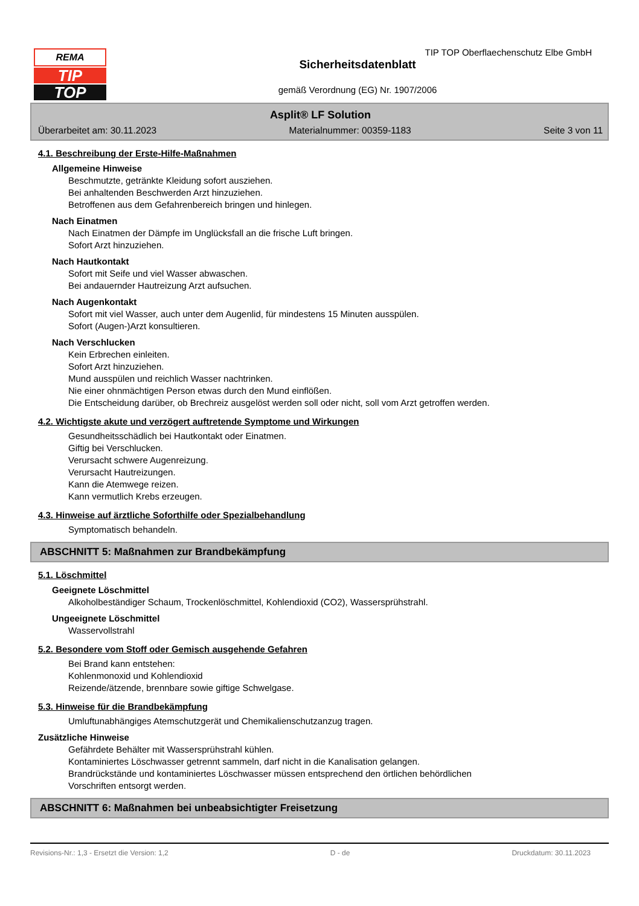REMA
TIP
TOP
Sicherheitsdatenblatt
gemäß Verordnung (EG) Nr. 1907/2006
TIP TOP Oberflaechenschutz Elbe GmbH
Asplit® LF Solution
Überarbeitet am: 30.11.2023 Materialnummer: 00359-1183 Seite 3 von 11
4.1. Beschreibung der Erste-Hilfe-Maßnahmen
Allgemeine Hinweise
Beschmutzte, getränkte Kleidung sofort ausziehen.
Bei anhaltenden Beschwerden Arzt hinzuziehen.
Betroffenen aus dem Gefahrenbereich bringen und hinlegen.
Nach Einatmen
Nach Einatmen der Dämpfe im Unglücksfall an die frische Luft bringen.
Sofort Arzt hinzuziehen.
Nach Hautkontakt
Sofort mit Seife und viel Wasser abwaschen.
Bei andauernder Hautreizung Arzt aufsuchen.
Nach Augenkontakt
Sofort mit viel Wasser, auch unter dem Augenlid, für mindestens 15 Minuten ausspülen.
Sofort (Augen-)Arzt konsultieren.
Nach Verschlucken
Kein Erbrechen einleiten.
Sofort Arzt hinzuziehen.
Mund ausspülen und reichlich Wasser nachtrinken.
Nie einer ohnmächtigen Person etwas durch den Mund einflößen.
Die Entscheidung darüber, ob Brechreiz ausgelöst werden soll oder nicht, soll vom Arzt getroffen werden.
4.2. Wichtigste akute und verzögert auftretende Symptome und Wirkungen
Gesundheitsschädlich bei Hautkontakt oder Einatmen.
Giftig bei Verschlucken.
Verursacht schwere Augenreizung.
Verursacht Hautreizungen.
Kann die Atemwege reizen.
Kann vermutlich Krebs erzeugen.
4.3. Hinweise auf ärztliche Soforthilfe oder Spezialbehandlung
Symptomatisch behandeln.
ABSCHNITT 5: Maßnahmen zur Brandbekämpfung
5.1. Löschmittel
Geeignete Löschmittel
Alkoholbeständiger Schaum, Trockenlöschmittel, Kohlendioxid (CO2), Wassersprühstrahl.
Ungeeignete Löschmittel
Wasservollstrahl
5.2. Besondere vom Stoff oder Gemisch ausgehende Gefahren
Bei Brand kann entstehen:
Kohlenmonoxid und Kohlendioxid
Reizende/ätzende, brennbare sowie giftige Schwelgase.
5.3. Hinweise für die Brandbekämpfung
Umluftunabhängiges Atemschutzgerät und Chemikalienschutzanzug tragen.
Zusätzliche Hinweise
Gefährdete Behälter mit Wassersprühstrahl kühlen.
Kontaminiertes Löschwasser getrennt sammeln, darf nicht in die Kanalisation gelangen.
Brandrückstände und kontaminiertes Löschwasser müssen entsprechend den örtlichen behördlichen
Vorschriften entsorgt werden.
ABSCHNITT 6: Maßnahmen bei unbeabsichtigter Freisetzung
Revisions-Nr.: 1,3 - Ersetzt die Version: 1,2 D - de Druckdatum: 30.11.2023